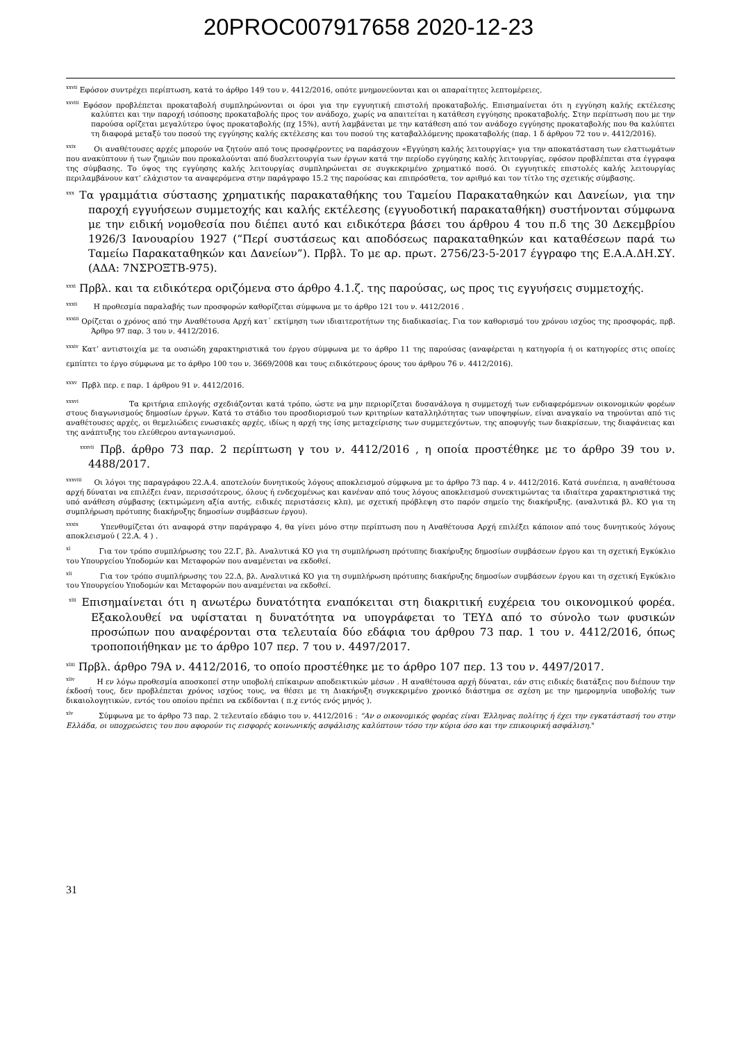20PROC007917658 2020-12-23
<sup>xxvii</sup> Εφόσον συντρέχει περίπτωση, κατά το άρθρο 149 του ν. 4412/2016, οπότε μνημονεύονται και οι απαραίτητες λεπτομέρειες.
<sup>xxviii</sup> Εφόσον προβλέπεται προκαταβολή συμπληρώνονται οι όροι για την εγγυητική επιστολή προκαταβολής. Επισημαίνεται ότι η εγγύηση καλής εκτέλεσης καλύπτει και την παροχή ισόποσης προκαταβολής προς τον ανάδοχο, χωρίς να απαιτείται η κατάθεση εγγύησης προκαταβολής. Στην περίπτωση που με την παρούσα ορίζεται μεγαλύτερο ύψος προκαταβολής (πχ 15%), αυτή λαμβάνεται με την κατάθεση από τον ανάδοχο εγγύησης προκαταβολής που θα καλύπτει τη διαφορά μεταξύ του ποσού της εγγύησης καλής εκτέλεσης και του ποσού της καταβαλλόμενης προκαταβολής (παρ. 1 δ άρθρου 72 του ν. 4412/2016).
<sup>xxix</sup> Οι αναθέτουσες αρχές μπορούν να ζητούν από τους προσφέροντες να παράσχουν «Εγγύηση καλής λειτουργίας» για την αποκατάσταση των ελαττωμάτων που ανακύπτουν ή των ζημιών που προκαλούνται από δυσλειτουργία των έργων κατά την περίοδο εγγύησης καλής λειτουργίας, εφόσον προβλέπεται στα έγγραφα της σύμβασης. Το ύψος της εγγύησης καλής λειτουργίας συμπληρώνεται σε συγκεκριμένο χρηματικό ποσό. Οι εγγυητικές επιστολές καλής λειτουργίας περιλαμβάνουν κατ’ ελάχιστον τα αναφερόμενα στην παράγραφο 15.2 της παρούσας και επιπρόσθετα, τον αριθμό και τον τίτλο της σχετικής σύμβασης.
<sup>xxx</sup> Τα γραμμάτια σύστασης χρηματικής παρακαταθήκης του Ταμείου Παρακαταθηκών και Δανείων, για την παροχή εγγυήσεων συμμετοχής και καλής εκτέλεσης (εγγυοδοτική παρακαταθήκη) συστήνονται σύμφωνα με την ειδική νομοθεσία που διέπει αυτό και ειδικότερα βάσει του άρθρου 4 του π.δ της 30 Δεκεμβρίου 1926/3 Ιανουαρίου 1927 (“Περί συστάσεως και αποδόσεως παρακαταθηκών και καταθέσεων παρά τω Ταμείω Παρακαταθηκών και Δανείων”). Πρβλ. Το με αρ. πρωτ. 2756/23-5-2017 έγγραφο της Ε.Α.Α.ΔΗ.ΣΥ. (ΑΔΑ: 7ΝΣΡΟΞΤΒ-975).
<sup>xxxi</sup> Πρβλ. και τα ειδικότερα οριζόμενα στο άρθρο 4.1.ζ. της παρούσας, ως προς τις εγγυήσεις συμμετοχής.
<sup>xxxii</sup> Η προθεσμία παραλαβής των προσφορών καθορίζεται σύμφωνα με το άρθρο 121 του ν. 4412/2016 .
<sup>xxxiii</sup> Ορίζεται ο χρόνος από την Αναθέτουσα Αρχή κατ΄ εκτίμηση των ιδιαιτεροτήτων της διαδικασίας. Για τον καθορισμό του χρόνου ισχύος της προσφοράς, πρβ. Άρθρο 97 παρ. 3 του ν. 4412/2016.
<sup>xxxiv</sup> Κατ’ αντιστοιχία με τα ουσιώδη χαρακτηριστικά του έργου σύμφωνα με το άρθρο 11 της παρούσας (αναφέρεται η κατηγορία ή οι κατηγορίες στις οποίες εμπίπτει το έργο σύμφωνα με το άρθρο 100 του ν. 3669/2008 και τους ειδικότερους όρους του άρθρου 76 ν. 4412/2016).
<sup>xxxv</sup> Πρβλ περ. ε παρ. 1 άρθρου 91 ν. 4412/2016.
<sup>xxxvi</sup> Τα κριτήρια επιλογής σχεδιάζονται κατά τρόπο, ώστε να μην περιορίζεται δυσανάλογα η συμμετοχή των ενδιαφερόμενων οικονομικών φορέων στους διαγωνισμούς δημοσίων έργων. Κατά το στάδιο του προσδιορισμού των κριτηρίων καταλληλότητας των υποψηφίων, είναι αναγκαίο να τηρούνται από τις αναθέτουσες αρχές, οι θεμελιώδεις ενωσιακές αρχές, ιδίως η αρχή της ίσης μεταχείρισης των συμμετεχόντων, της αποφυγής των διακρίσεων, της διαφάνειας και της ανάπτυξης του ελεύθερου ανταγωνισμού.
<sup>xxxvii</sup> Πρβ. άρθρο 73 παρ. 2 περίπτωση γ του ν. 4412/2016 , η οποία προστέθηκε με το άρθρο 39 του ν. 4488/2017.
<sup>xxxviii</sup> Οι λόγοι της παραγράφου 22.Α.4. αποτελούν δυνητικούς λόγους αποκλεισμού σύμφωνα με το άρθρο 73 παρ. 4 ν. 4412/2016. Κατά συνέπεια, η αναθέτουσα αρχή δύναται να επιλέξει έναν, περισσότερους, όλους ή ενδεχομένως και κανέναν από τους λόγους αποκλεισμού συνεκτιμώντας τα ιδιαίτερα χαρακτηριστικά της υπό ανάθεση σύμβασης (εκτιμώμενη αξία αυτής, ειδικές περιστάσεις κλπ), με σχετική πρόβλεψη στο παρόν σημείο της διακήρυξης. (αναλυτικά βλ. ΚΟ για τη συμπλήρωση πρότυπης διακήρυξης δημοσίων συμβάσεων έργου).
<sup>xxxix</sup> Υπενθυμίζεται ότι αναφορά στην παράγραφο 4, θα γίνει μόνο στην περίπτωση που η Αναθέτουσα Αρχή επιλέξει κάποιον από τους δυνητικούς λόγους αποκλεισμού ( 22.Α. 4 ) .
<sup>xl</sup> Για τον τρόπο συμπλήρωσης του 22.Γ, βλ. Αναλυτικά ΚΟ για τη συμπλήρωση πρότυπης διακήρυξης δημοσίων συμβάσεων έργου και τη σχετική Εγκύκλιο του Υπουργείου Υποδομών και Μεταφορών που αναμένεται να εκδοθεί.
<sup>xli</sup> Για τον τρόπο συμπλήρωσης του 22.Δ, βλ. Αναλυτικά ΚΟ για τη συμπλήρωση πρότυπης διακήρυξης δημοσίων συμβάσεων έργου και τη σχετική Εγκύκλιο του Υπουργείου Υποδομών και Μεταφορών που αναμένεται να εκδοθεί.
<sup>xlii</sup> Επισημαίνεται ότι η ανωτέρω δυνατότητα εναπόκειται στη διακριτική ευχέρεια του οικονομικού φορέα. Εξακολουθεί να υφίσταται η δυνατότητα να υπογράφεται το ΤΕΥΔ από το σύνολο των φυσικών προσώπων που αναφέρονται στα τελευταία δύο εδάφια του άρθρου 73 παρ. 1 του ν. 4412/2016, όπως τροποποιήθηκαν με το άρθρο 107 περ. 7 του ν. 4497/2017.
<sup>xliii</sup> Πρβλ. άρθρο 79Α ν. 4412/2016, το οποίο προστέθηκε με το άρθρο 107 περ. 13 του ν. 4497/2017.
<sup>xliv</sup> Η εν λόγω προθεσμία αποσκοπεί στην υποβολή επίκαιρων αποδεικτικών μέσων . Η αναθέτουσα αρχή δύναται, εάν στις ειδικές διατάξεις που διέπουν την έκδοσή τους, δεν προβλέπεται χρόνος ισχύος τους, να θέσει με τη Διακήρυξη συγκεκριμένο χρονικό διάστημα σε σχέση με την ημερομηνία υποβολής των δικαιολογητικών, εντός του οποίου πρέπει να εκδίδονται ( π.χ εντός ενός μηνός ).
<sup>xlv</sup> Σύμφωνα με το άρθρο 73 παρ. 2 τελευταίο εδάφιο του ν. 4412/2016 : “Αν ο οικονομικός φορέας είναι Έλληνας πολίτης ή έχει την εγκατάστασή του στην Ελλάδα, οι υποχρεώσεις του που αφορούν τις εισφορές κοινωνικής ασφάλισης καλύπτουν τόσο την κύρια όσο και την επικουρική ασφάλιση."
31